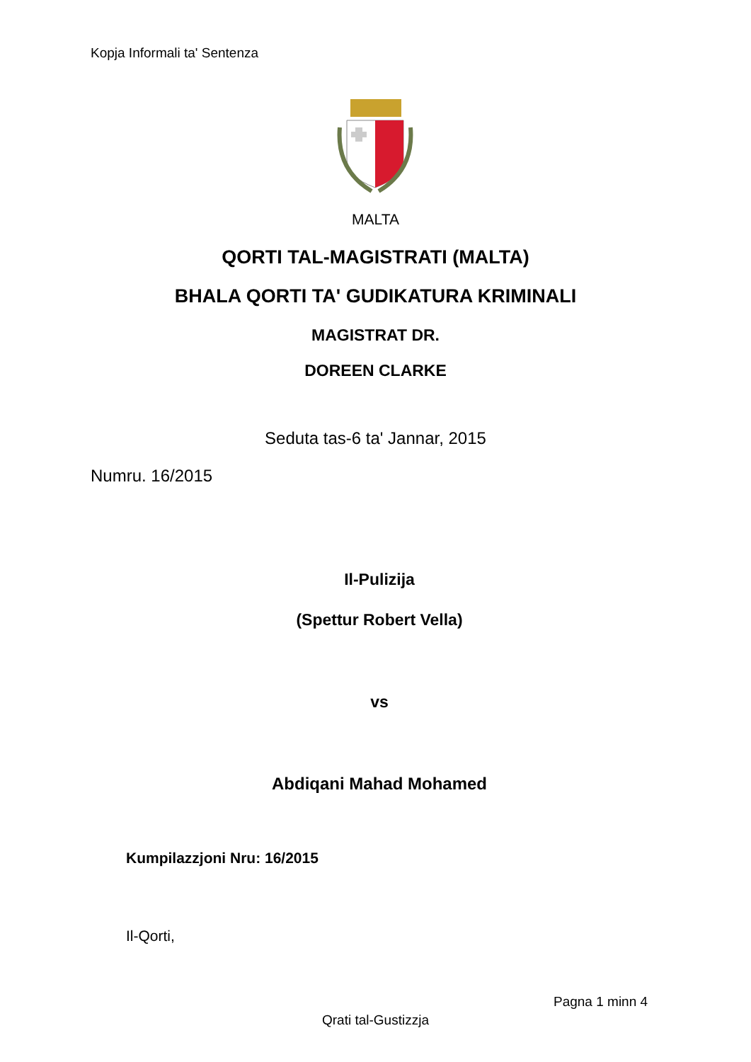Kopja Informali ta' Sentenza
MALTA
QORTI TAL-MAGISTRATI (MALTA)
BHALA QORTI TA' GUDIKATURA KRIMINALI
MAGISTRAT DR.
DOREEN CLARKE
Seduta tas-6 ta' Jannar, 2015
Numru. 16/2015
Il-Pulizija
(Spettur Robert Vella)
vs
Abdiqani Mahad Mohamed
Kumpilazzjoni Nru: 16/2015
Il-Qorti,
Pagna 1 minn 4
Qrati tal-Gustizzja